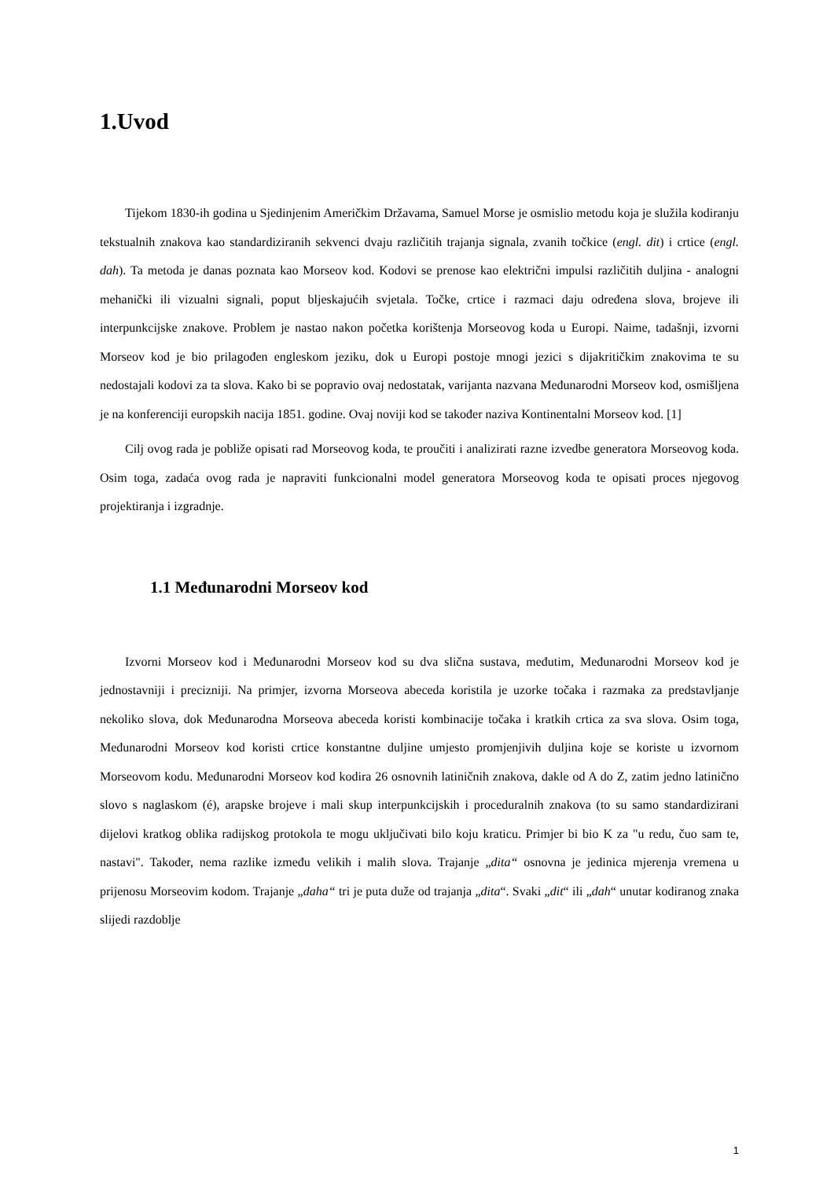1.Uvod
Tijekom 1830-ih godina u Sjedinjenim Američkim Državama, Samuel Morse je osmislio metodu koja je služila kodiranju tekstualnih znakova kao standardiziranih sekvenci dvaju različitih trajanja signala, zvanih točkice (engl. dit) i crtice (engl. dah). Ta metoda je danas poznata kao Morseov kod. Kodovi se prenose kao električni impulsi različitih duljina - analogni mehanički ili vizualni signali, poput bljeskajućih svjetala. Točke, crtice i razmaci daju određena slova, brojeve ili interpunkcijske znakove. Problem je nastao nakon početka korištenja Morseovog koda u Europi. Naime, tadašnji, izvorni Morseov kod je bio prilagođen engleskom jeziku, dok u Europi postoje mnogi jezici s dijakritičkim znakovima te su nedostajali kodovi za ta slova. Kako bi se popravio ovaj nedostatak, varijanta nazvana Međunarodni Morseov kod, osmišljena je na konferenciji europskih nacija 1851. godine. Ovaj noviji kod se također naziva Kontinentalni Morseov kod. [1]
Cilj ovog rada je pobliže opisati rad Morseovog koda, te proučiti i analizirati razne izvedbe generatora Morseovog koda. Osim toga, zadaća ovog rada je napraviti funkcionalni model generatora Morseovog koda te opisati proces njegovog projektiranja i izgradnje.
1.1 Međunarodni Morseov kod
Izvorni Morseov kod i Međunarodni Morseov kod su dva slična sustava, međutim, Međunarodni Morseov kod je jednostavniji i precizniji. Na primjer, izvorna Morseova abeceda koristila je uzorke točaka i razmaka za predstavljanje nekoliko slova, dok Međunarodna Morseova abeceda koristi kombinacije točaka i kratkih crtica za sva slova. Osim toga, Međunarodni Morseov kod koristi crtice konstantne duljine umjesto promjenjivih duljina koje se koriste u izvornom Morseovom kodu. Međunarodni Morseov kod kodira 26 osnovnih latiničnih znakova, dakle od A do Z, zatim jedno latinično slovo s naglaskom (é), arapske brojeve i mali skup interpunkcijskih i proceduralnih znakova (to su samo standardizirani dijelovi kratkog oblika radijskog protokola te mogu uključivati bilo koju kraticu. Primjer bi bio K za "u redu, čuo sam te, nastavi". Također, nema razlike između velikih i malih slova. Trajanje „dita“ osnovna je jedinica mjerenja vremena u prijenosu Morseovim kodom. Trajanje „daha“ tri je puta duže od trajanja „dita“. Svaki „dit“ ili „dah“ unutar kodiranog znaka slijedi razdoblje
1